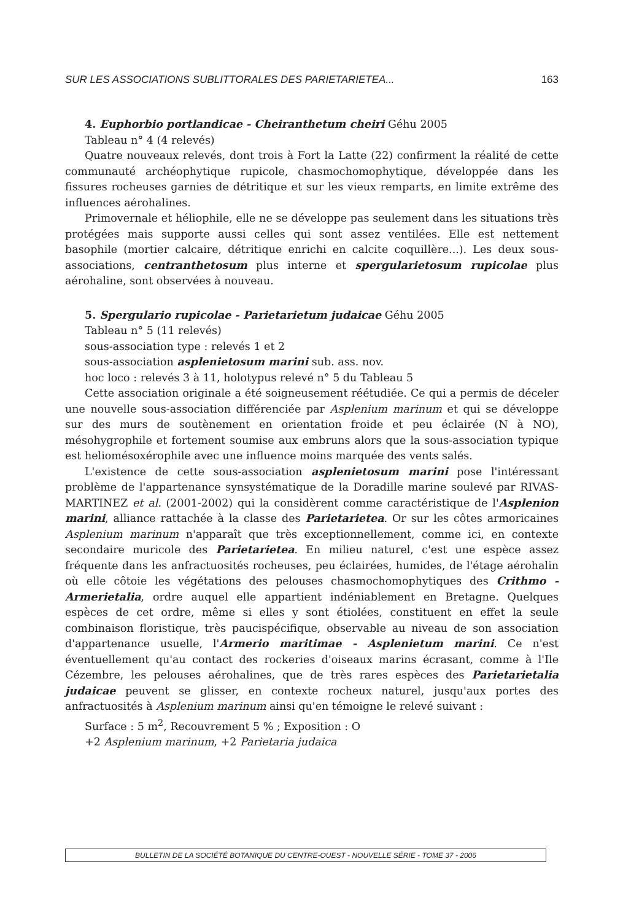SUR LES ASSOCIATIONS SUBLITTORALES DES PARIETARIETEA... 163
4. Euphorbio portlandicae - Cheiranthetum cheiri Géhu 2005
Tableau n° 4 (4 relevés)
Quatre nouveaux relevés, dont trois à Fort la Latte (22) confirment la réalité de cette communauté archéophytique rupicole, chasmochomophytique, développée dans les fissures rocheuses garnies de détritique et sur les vieux remparts, en limite extrême des influences aérohalines.
Primovernale et héliophile, elle ne se développe pas seulement dans les situations très protégées mais supporte aussi celles qui sont assez ventilées. Elle est nettement basophile (mortier calcaire, détritique enrichi en calcite coquillère...). Les deux sous-associations, centranthetosum plus interne et spergularietosum rupicolae plus aérohaline, sont observées à nouveau.
5. Spergulario rupicolae - Parietarietum judaicae Géhu 2005
Tableau n° 5 (11 relevés)
sous-association type : relevés 1 et 2
sous-association asplenietosum marini sub. ass. nov.
hoc loco : relevés 3 à 11, holotypus relevé n° 5 du Tableau 5
Cette association originale a été soigneusement réétudiée. Ce qui a permis de déceler une nouvelle sous-association différenciée par Asplenium marinum et qui se développe sur des murs de soutènement en orientation froide et peu éclairée (N à NO), mésohygrophile et fortement soumise aux embruns alors que la sous-association typique est heliomésoxérophile avec une influence moins marquée des vents salés.
L'existence de cette sous-association asplenietosum marini pose l'intéressant problème de l'appartenance synsystématique de la Doradille marine soulevé par RIVAS-MARTINEZ et al. (2001-2002) qui la considèrent comme caractéristique de l'Asplenion marini, alliance rattachée à la classe des Parietarietea. Or sur les côtes armoricaines Asplenium marinum n'apparaît que très exceptionnellement, comme ici, en contexte secondaire muricole des Parietarietea. En milieu naturel, c'est une espèce assez fréquente dans les anfractuosités rocheuses, peu éclairées, humides, de l'étage aérohalin où elle côtoie les végétations des pelouses chasmochomophytiques des Crithmo - Armerietalia, ordre auquel elle appartient indéniablement en Bretagne. Quelques espèces de cet ordre, même si elles y sont étiolées, constituent en effet la seule combinaison floristique, très paucispécifique, observable au niveau de son association d'appartenance usuelle, l'Armerio maritimae - Asplenietum marini. Ce n'est éventuellement qu'au contact des rockeries d'oiseaux marins écrasant, comme à l'Ile Cézembre, les pelouses aérohalines, que de très rares espèces des Parietarietalia judaicae peuvent se glisser, en contexte rocheux naturel, jusqu'aux portes des anfractuosités à Asplenium marinum ainsi qu'en témoigne le relevé suivant :
Surface : 5 m<sup>2</sup>, Recouvrement 5 % ; Exposition : O
+2 Asplenium marinum, +2 Parietaria judaica
BULLETIN DE LA SOCIÉTÉ BOTANIQUE DU CENTRE-OUEST - NOUVELLE SÉRIE - TOME 37 - 2006